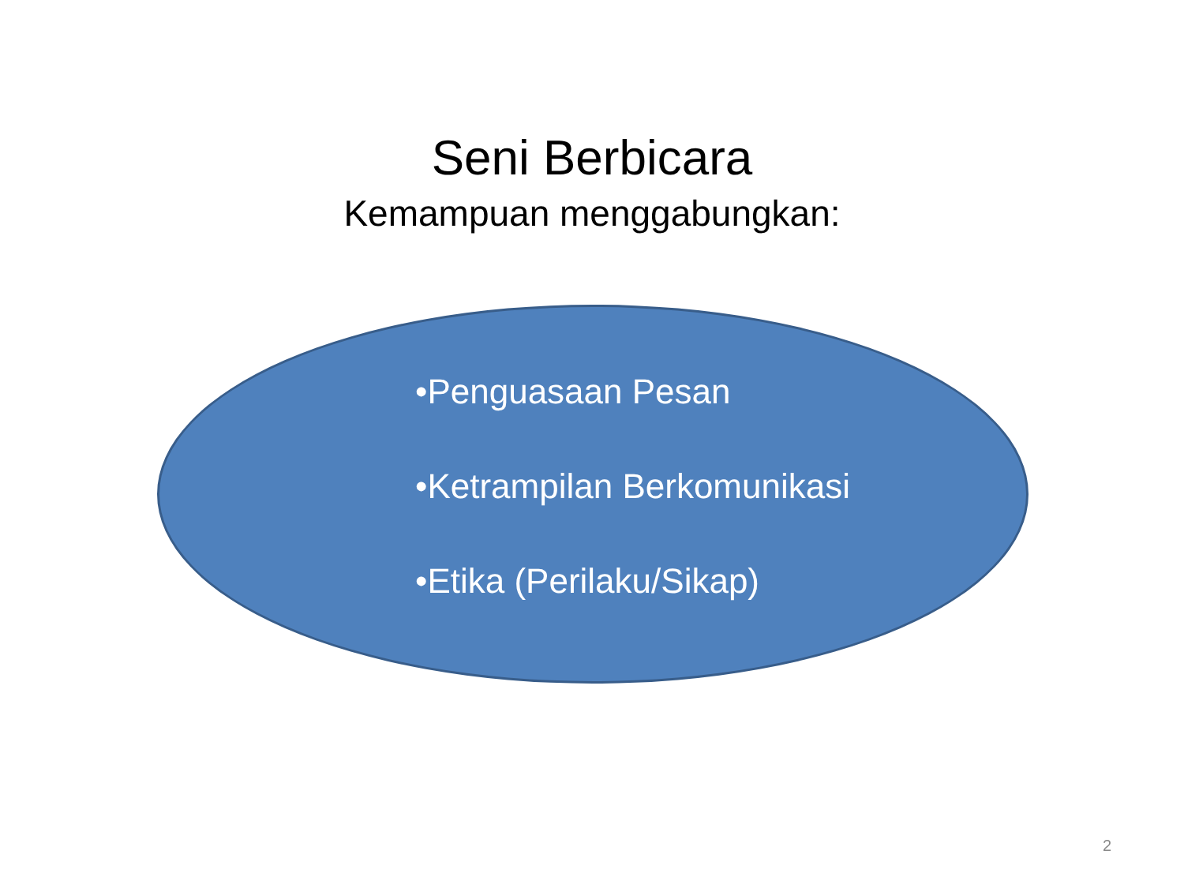Seni Berbicara
Kemampuan menggabungkan:
•Penguasaan Pesan
•Ketrampilan Berkomunikasi
•Etika (Perilaku/Sikap)
2